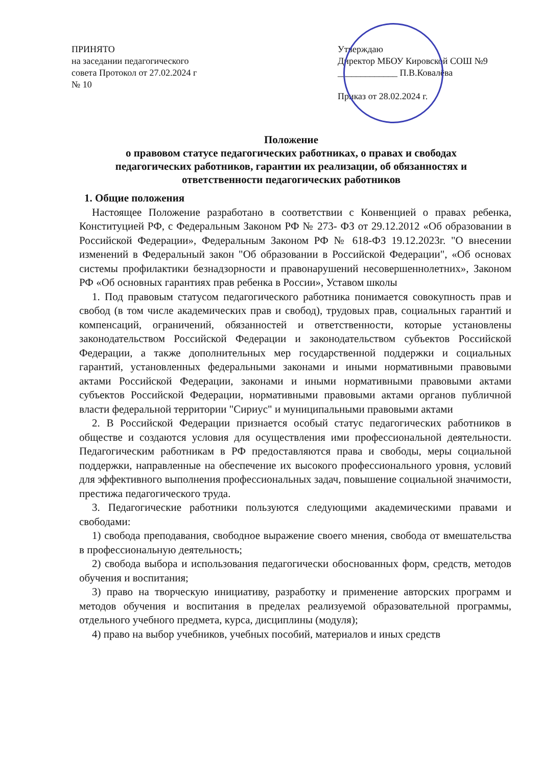ПРИНЯТО
на заседании педагогического
совета Протокол от 27.02.2024 г
№ 10
Утверждаю
Директор МБОУ Кировской СОШ №9
_____________ П.В.Ковалёва
Приказ от 28.02.2024 г.
Положение
о правовом статусе педагогических работниках, о правах и свободах педагогических работников, гарантии их реализации, об обязанностях и ответственности педагогических работников
1. Общие положения
Настоящее Положение разработано в соответствии с Конвенцией о правах ребенка, Конституцией РФ, с Федеральным Законом РФ № 273- ФЗ от 29.12.2012 «Об образовании в Российской Федерации», Федеральным Законом РФ № 618-ФЗ 19.12.2023г. "О внесении изменений в Федеральный закон "Об образовании в Российской Федерации", «Об основах системы профилактики безнадзорности и правонарушений несовершеннолетних», Законом РФ «Об основных гарантиях прав ребенка в России», Уставом школы
1. Под правовым статусом педагогического работника понимается совокупность прав и свобод (в том числе академических прав и свобод), трудовых прав, социальных гарантий и компенсаций, ограничений, обязанностей и ответственности, которые установлены законодательством Российской Федерации и законодательством субъектов Российской Федерации, а также дополнительных мер государственной поддержки и социальных гарантий, установленных федеральными законами и иными нормативными правовыми актами Российской Федерации, законами и иными нормативными правовыми актами субъектов Российской Федерации, нормативными правовыми актами органов публичной власти федеральной территории "Сириус" и муниципальными правовыми актами
2. В Российской Федерации признается особый статус педагогических работников в обществе и создаются условия для осуществления ими профессиональной деятельности. Педагогическим работникам в РФ предоставляются права и свободы, меры социальной поддержки, направленные на обеспечение их высокого профессионального уровня, условий для эффективного выполнения профессиональных задач, повышение социальной значимости, престижа педагогического труда.
3. Педагогические работники пользуются следующими академическими правами и свободами:
1) свобода преподавания, свободное выражение своего мнения, свобода от вмешательства в профессиональную деятельность;
2) свобода выбора и использования педагогически обоснованных форм, средств, методов обучения и воспитания;
3) право на творческую инициативу, разработку и применение авторских программ и методов обучения и воспитания в пределах реализуемой образовательной программы, отдельного учебного предмета, курса, дисциплины (модуля);
4) право на выбор учебников, учебных пособий, материалов и иных средств